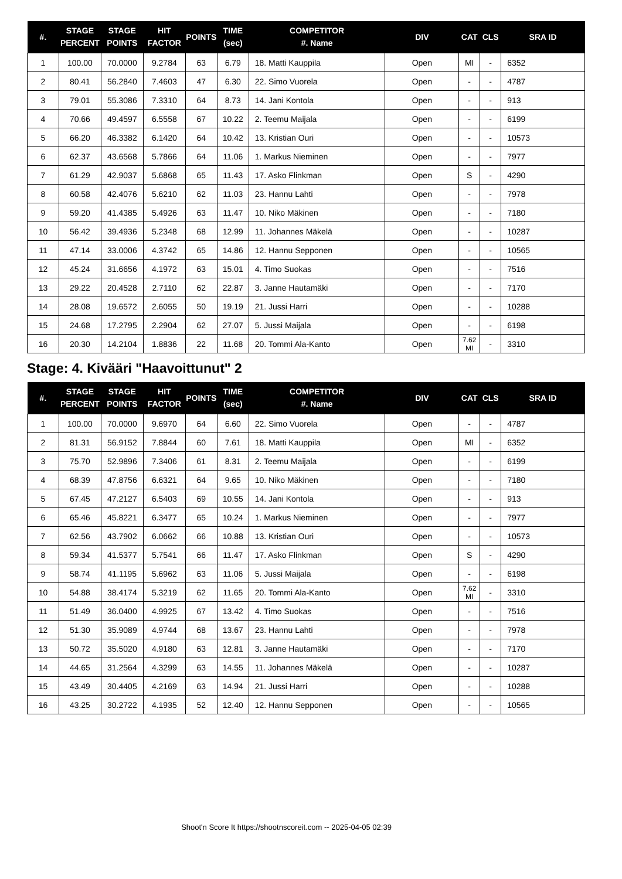| #. | STAGE PERCENT | STAGE POINTS | HIT FACTOR | POINTS | TIME (sec) | COMPETITOR #. Name | DIV | CAT | CLS | SRA ID |
| --- | --- | --- | --- | --- | --- | --- | --- | --- | --- | --- |
| 1 | 100.00 | 70.0000 | 9.2784 | 63 | 6.79 | 18. Matti Kauppila | Open | MI | - | 6352 |
| 2 | 80.41 | 56.2840 | 7.4603 | 47 | 6.30 | 22. Simo Vuorela | Open | - | - | 4787 |
| 3 | 79.01 | 55.3086 | 7.3310 | 64 | 8.73 | 14. Jani Kontola | Open | - | - | 913 |
| 4 | 70.66 | 49.4597 | 6.5558 | 67 | 10.22 | 2. Teemu Maijala | Open | - | - | 6199 |
| 5 | 66.20 | 46.3382 | 6.1420 | 64 | 10.42 | 13. Kristian Ouri | Open | - | - | 10573 |
| 6 | 62.37 | 43.6568 | 5.7866 | 64 | 11.06 | 1. Markus Nieminen | Open | - | - | 7977 |
| 7 | 61.29 | 42.9037 | 5.6868 | 65 | 11.43 | 17. Asko Flinkman | Open | S | - | 4290 |
| 8 | 60.58 | 42.4076 | 5.6210 | 62 | 11.03 | 23. Hannu Lahti | Open | - | - | 7978 |
| 9 | 59.20 | 41.4385 | 5.4926 | 63 | 11.47 | 10. Niko Mäkinen | Open | - | - | 7180 |
| 10 | 56.42 | 39.4936 | 5.2348 | 68 | 12.99 | 11. Johannes Mäkelä | Open | - | - | 10287 |
| 11 | 47.14 | 33.0006 | 4.3742 | 65 | 14.86 | 12. Hannu Sepponen | Open | - | - | 10565 |
| 12 | 45.24 | 31.6656 | 4.1972 | 63 | 15.01 | 4. Timo Suokas | Open | - | - | 7516 |
| 13 | 29.22 | 20.4528 | 2.7110 | 62 | 22.87 | 3. Janne Hautamäki | Open | - | - | 7170 |
| 14 | 28.08 | 19.6572 | 2.6055 | 50 | 19.19 | 21. Jussi Harri | Open | - | - | 10288 |
| 15 | 24.68 | 17.2795 | 2.2904 | 62 | 27.07 | 5. Jussi Maijala | Open | - | - | 6198 |
| 16 | 20.30 | 14.2104 | 1.8836 | 22 | 11.68 | 20. Tommi Ala-Kanto | Open | 7.62 MI | - | 3310 |
Stage: 4. Kivääri "Haavoittunut" 2
| #. | STAGE PERCENT | STAGE POINTS | HIT FACTOR | POINTS | TIME (sec) | COMPETITOR #. Name | DIV | CAT | CLS | SRA ID |
| --- | --- | --- | --- | --- | --- | --- | --- | --- | --- | --- |
| 1 | 100.00 | 70.0000 | 9.6970 | 64 | 6.60 | 22. Simo Vuorela | Open | - | - | 4787 |
| 2 | 81.31 | 56.9152 | 7.8844 | 60 | 7.61 | 18. Matti Kauppila | Open | MI | - | 6352 |
| 3 | 75.70 | 52.9896 | 7.3406 | 61 | 8.31 | 2. Teemu Maijala | Open | - | - | 6199 |
| 4 | 68.39 | 47.8756 | 6.6321 | 64 | 9.65 | 10. Niko Mäkinen | Open | - | - | 7180 |
| 5 | 67.45 | 47.2127 | 6.5403 | 69 | 10.55 | 14. Jani Kontola | Open | - | - | 913 |
| 6 | 65.46 | 45.8221 | 6.3477 | 65 | 10.24 | 1. Markus Nieminen | Open | - | - | 7977 |
| 7 | 62.56 | 43.7902 | 6.0662 | 66 | 10.88 | 13. Kristian Ouri | Open | - | - | 10573 |
| 8 | 59.34 | 41.5377 | 5.7541 | 66 | 11.47 | 17. Asko Flinkman | Open | S | - | 4290 |
| 9 | 58.74 | 41.1195 | 5.6962 | 63 | 11.06 | 5. Jussi Maijala | Open | - | - | 6198 |
| 10 | 54.88 | 38.4174 | 5.3219 | 62 | 11.65 | 20. Tommi Ala-Kanto | Open | 7.62 MI | - | 3310 |
| 11 | 51.49 | 36.0400 | 4.9925 | 67 | 13.42 | 4. Timo Suokas | Open | - | - | 7516 |
| 12 | 51.30 | 35.9089 | 4.9744 | 68 | 13.67 | 23. Hannu Lahti | Open | - | - | 7978 |
| 13 | 50.72 | 35.5020 | 4.9180 | 63 | 12.81 | 3. Janne Hautamäki | Open | - | - | 7170 |
| 14 | 44.65 | 31.2564 | 4.3299 | 63 | 14.55 | 11. Johannes Mäkelä | Open | - | - | 10287 |
| 15 | 43.49 | 30.4405 | 4.2169 | 63 | 14.94 | 21. Jussi Harri | Open | - | - | 10288 |
| 16 | 43.25 | 30.2722 | 4.1935 | 52 | 12.40 | 12. Hannu Sepponen | Open | - | - | 10565 |
Shoot'n Score It https://shootnscoreit.com -- 2025-04-05 02:39